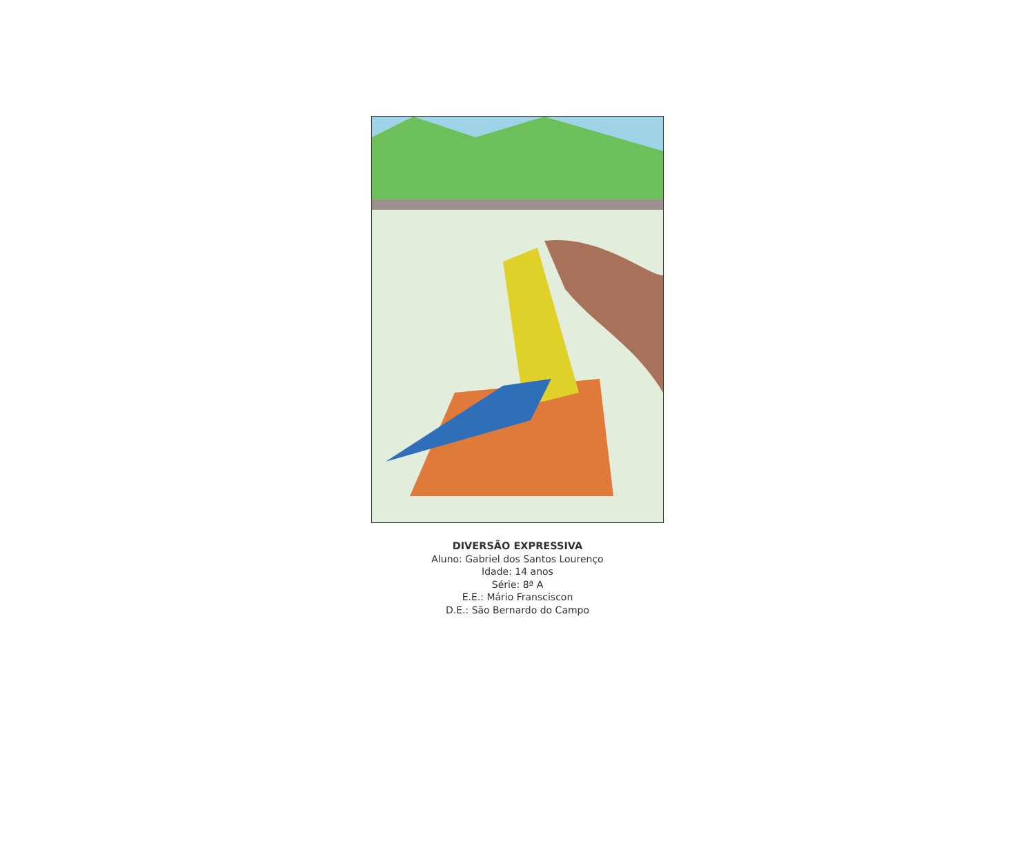DIVERSÃO EXPRESSIVA
Aluno: Gabriel dos Santos Lourenço
Idade: 14 anos
Série: 8ª A
E.E.: Mário Fransciscon
D.E.: São Bernardo do Campo